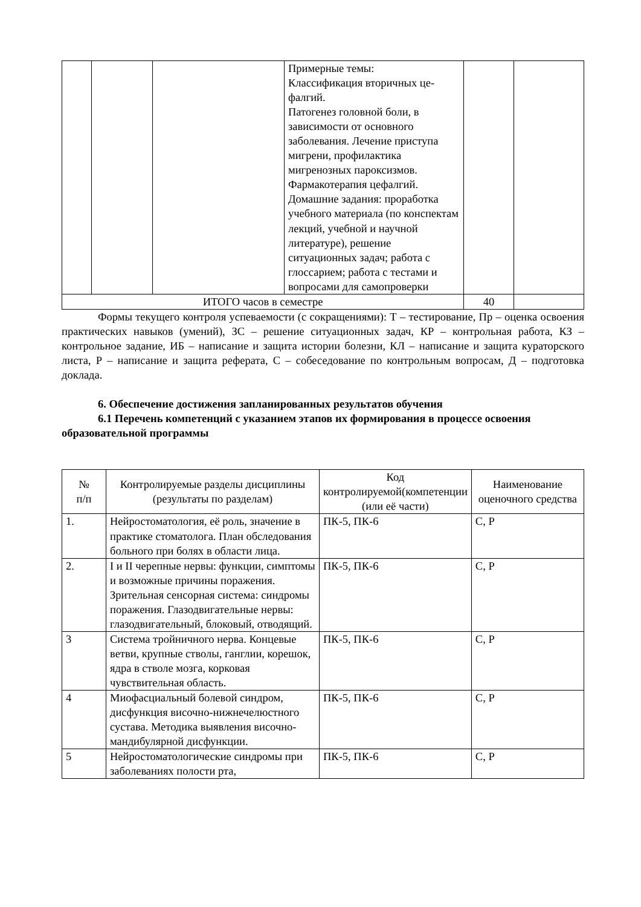| | | | Примерные темы: Классификация вторичных це-фалгий. Патогенез головной боли, в зависимости от основного заболевания. Лечение приступа мигрени, профилактика мигренозных пароксизмов. Фармакотерапия цефалгий. Домашние задания: проработка учебного материала (по конспектам лекций, учебной и научной литературе), решение ситуационных задач; работа с глоссарием; работа с тестами и вопросами для самопроверки | | |
| ИТОГО часов в семестре | | | | 40 | |
Формы текущего контроля успеваемости (с сокращениями): Т – тестирование, Пр – оценка освоения практических навыков (умений), ЗС – решение ситуационных задач, КР – контрольная работа, КЗ – контрольное задание, ИБ – написание и защита истории болезни, КЛ – написание и защита кураторского листа, Р – написание и защита реферата, С – собеседование по контрольным вопросам, Д – подготовка доклада.
6. Обеспечение достижения запланированных результатов обучения
6.1 Перечень компетенций с указанием этапов их формирования в процессе освоения образовательной программы
| № п/п | Контролируемые разделы дисциплины (результаты по разделам) | Код контролируемой(компетенции (или её части) | Наименование оценочного средства |
| --- | --- | --- | --- |
| 1. | Нейростоматология, её роль, значение в практике стоматолога. План обследования больного при болях в области лица. | ПК-5, ПК-6 | С, Р |
| 2. | I и II черепные нервы: функции, симптомы и возможные причины поражения. Зрительная сенсорная система: синдромы поражения. Глазодвигательные нервы: глазодвигательный, блоковый, отводящий. | ПК-5, ПК-6 | С, Р |
| 3 | Система тройничного нерва. Концевые ветви, крупные стволы, ганглии, корешок, ядра в стволе мозга, корковая чувствительная область. | ПК-5, ПК-6 | С, Р |
| 4 | Миофасциальный болевой синдром, дисфункция височно-нижнечелюстного сустава. Методика выявления височно-мандибулярной дисфункции. | ПК-5, ПК-6 | С, Р |
| 5 | Нейростоматологические синдромы при заболеваниях полости рта, | ПК-5, ПК-6 | С, Р |